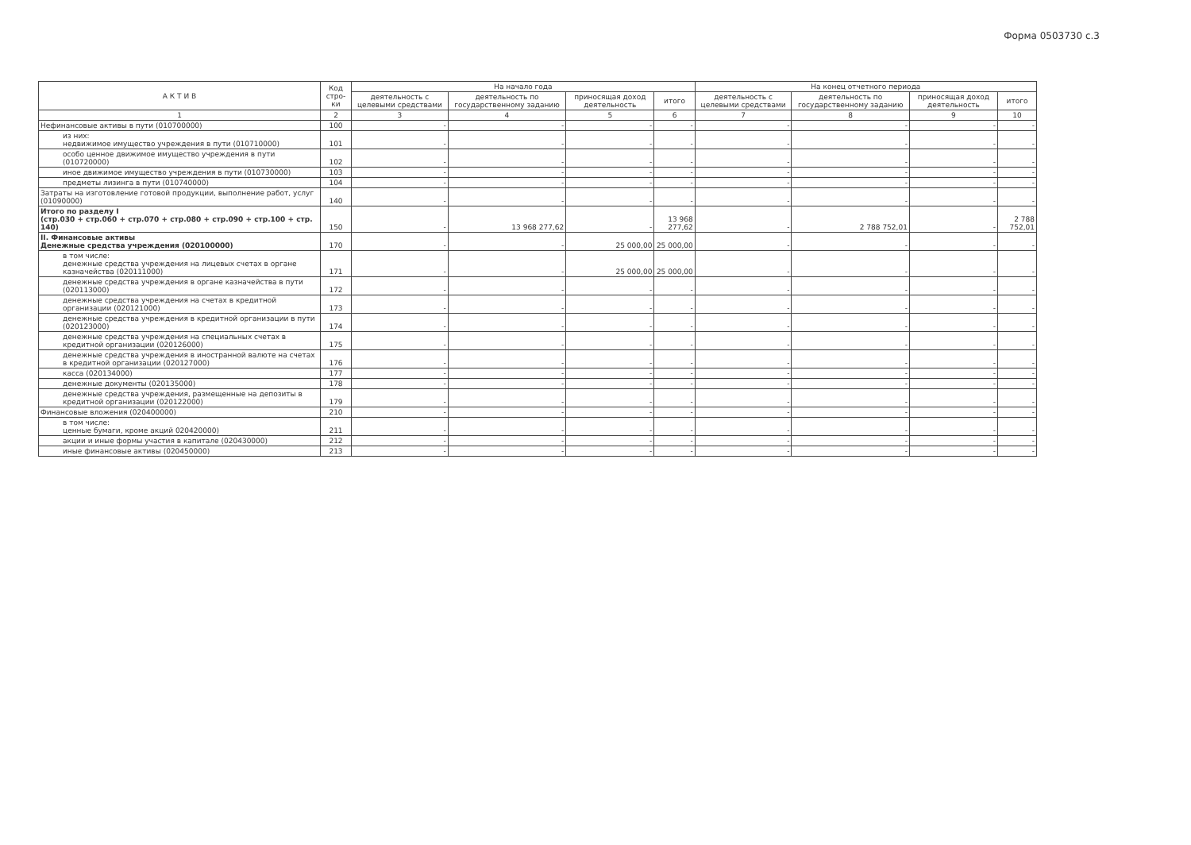Форма 0503730 с.3
| А К Т И В | Код стро-ки | На начало года | | | | На конец отчетного периода | | | |
| --- | --- | --- | --- | --- | --- | --- | --- | --- | --- |
| | | деятельность с целевыми средствами | деятельность по государственному заданию | приносящая доход деятельность | итого | деятельность с целевыми средствами | деятельность по государственному заданию | приносящая доход деятельность | итого |
| 1 | 2 | 3 | 4 | 5 | 6 | 7 | 8 | 9 | 10 |
| Нефинансовые активы в пути (010700000) | 100 | - | - | - | - | - | - | - | - |
| из них: недвижимое имущество учреждения в пути (010710000) | 101 | - | - | - | - | - | - | - | - |
| особо ценное движимое имущество учреждения в пути (010720000) | 102 | - | - | - | - | - | - | - | - |
| иное движимое имущество учреждения в пути (010730000) | 103 | - | - | - | - | - | - | - | - |
| предметы лизинга в пути (010740000) | 104 | - | - | - | - | - | - | - | - |
| Затраты на изготовление готовой продукции, выполнение работ, услуг (01090000) | 140 | - | - | - | - | - | - | - | - |
| Итого по разделу I (стр.030 + стр.060 + стр.070 + стр.080 + стр.090 + стр.100 + стр. 140) | 150 | - | 13 968 277,62 | - | 13 968 277,62 | - | 2 788 752,01 | - | 2 788 752,01 |
| II. Финансовые активы Денежные средства учреждения (020100000) | 170 | - | - | 25 000,00 | 25 000,00 | - | - | - | - |
| в том числе: денежные средства учреждения на лицевых счетах в органе казначейства (020111000) | 171 | - | - | 25 000,00 | 25 000,00 | - | - | - | - |
| денежные средства учреждения в органе казначейства в пути (020113000) | 172 | - | - | - | - | - | - | - | - |
| денежные средства учреждения на счетах в кредитной организации (020121000) | 173 | - | - | - | - | - | - | - | - |
| денежные средства учреждения в кредитной организации в пути (020123000) | 174 | - | - | - | - | - | - | - | - |
| денежные средства учреждения на специальных счетах в кредитной организации (020126000) | 175 | - | - | - | - | - | - | - | - |
| денежные средства учреждения в иностранной валюте на счетах в кредитной организации (020127000) | 176 | - | - | - | - | - | - | - | - |
| касса (020134000) | 177 | - | - | - | - | - | - | - | - |
| денежные документы (020135000) | 178 | - | - | - | - | - | - | - | - |
| денежные средства учреждения, размещенные на депозиты в кредитной организации (020122000) | 179 | - | - | - | - | - | - | - | - |
| Финансовые вложения (020400000) | 210 | - | - | - | - | - | - | - | - |
| в том числе: ценные бумаги, кроме акций 020420000) | 211 | - | - | - | - | - | - | - | - |
| акции и иные формы участия в капитале (020430000) | 212 | - | - | - | - | - | - | - | - |
| иные финансовые активы (020450000) | 213 | - | - | - | - | - | - | - | - |